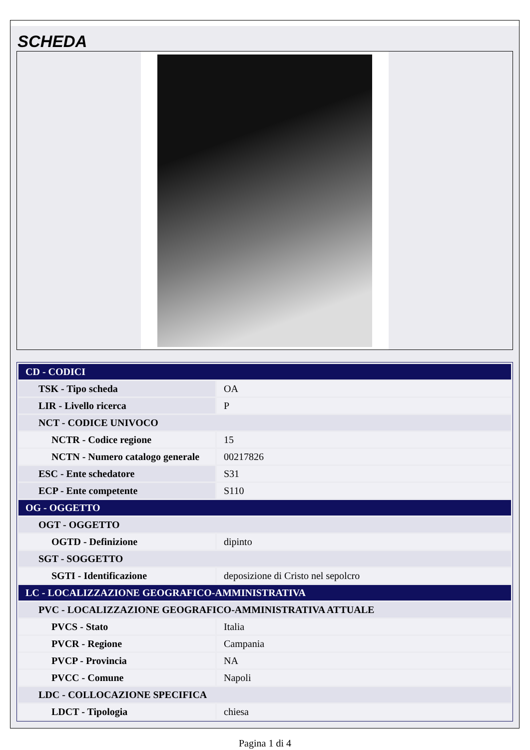SCHEDA
| CD - CODICI | |
| TSK - Tipo scheda | OA |
| LIR - Livello ricerca | P |
| NCT - CODICE UNIVOCO | |
| NCTR - Codice regione | 15 |
| NCTN - Numero catalogo generale | 00217826 |
| ESC - Ente schedatore | S31 |
| ECP - Ente competente | S110 |
| OG - OGGETTO | |
| OGT - OGGETTO | |
| OGTD - Definizione | dipinto |
| SGT - SOGGETTO | |
| SGTI - Identificazione | deposizione di Cristo nel sepolcro |
| LC - LOCALIZZAZIONE GEOGRAFICO-AMMINISTRATIVA | |
| PVC - LOCALIZZAZIONE GEOGRAFICO-AMMINISTRATIVA ATTUALE | |
| PVCS - Stato | Italia |
| PVCR - Regione | Campania |
| PVCP - Provincia | NA |
| PVCC - Comune | Napoli |
| LDC - COLLOCAZIONE SPECIFICA | |
| LDCT - Tipologia | chiesa |
Pagina 1 di 4